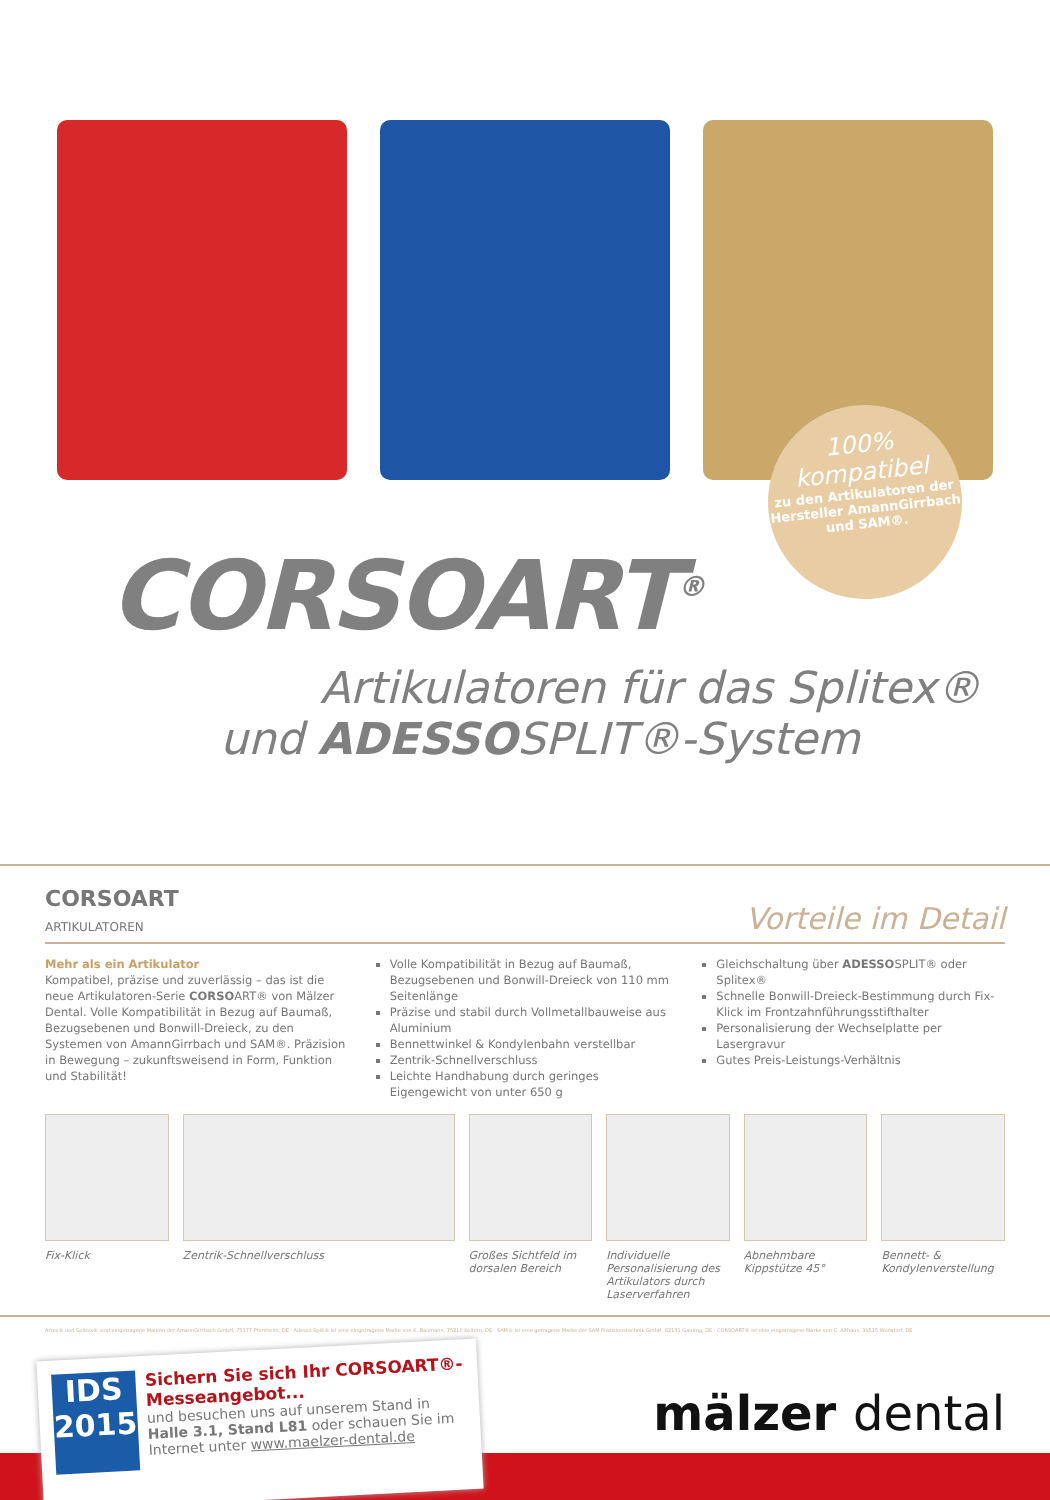100%
kompatibel
zu den Artikulatoren der Hersteller AmannGirrbach und SAM®.
CORSOART<sup>®</sup>
Artikulatoren für das Splitex®
und ADESSOSPLIT®-System
CORSOART
ARTIKULATOREN
Vorteile im Detail
Mehr als ein Artikulator
Kompatibel, präzise und zuverlässig – das ist die neue Artikulatoren-Serie CORSOART® von Mälzer Dental. Volle Kompatibilität in Bezug auf Baumaß, Bezugsebenen und Bonwill-Dreieck, zu den Systemen von AmannGirrbach und SAM®. Präzision in Bewegung – zukunftsweisend in Form, Funktion und Stabilität!
Volle Kompatibilität in Bezug auf Baumaß, Bezugsebenen und Bonwill-Dreieck von 110 mm Seitenlänge
Präzise und stabil durch Vollmetallbauweise aus Aluminium
Bennettwinkel & Kondylenbahn verstellbar
Zentrik-Schnellverschluss
Leichte Handhabung durch geringes Eigengewicht von unter 650 g
Gleichschaltung über ADESSOSPLIT® oder Splitex®
Schnelle Bonwill-Dreieck-Bestimmung durch Fix-Klick im Frontzahnführungsstifthalter
Personalisierung der Wechselplatte per Lasergravur
Gutes Preis-Leistungs-Verhältnis
Fix-Klick Zentrik-Schnellverschluss Großes Sichtfeld im dorsalen Bereich
Individuelle Personalisierung des Artikulators durch Laserverfahren
Abnehmbare Kippstütze 45° Bennett- & Kondylenverstellung
Artex® und Splitex® sind eingetragene Marken der AmannGirrbach GmbH, 75177 Pforzheim, DE · Adesso Split® ist eine eingetragene Marke von K. Baumann, 75210 Keltern, DE · SAM® ist eine getragene Marke der SAM Prazisionstechnik GmbH, 82131 Gauting, DE · CORSOART® ist eine eingetragene Marke von C. Althaus, 31515 Wunstorf, DE
IDS 2015
Sichern Sie sich Ihr CORSOART®-Messeangebot...
und besuchen uns auf unserem Stand in Halle 3.1, Stand L81 oder schauen Sie im Internet unter www.maelzer-dental.de
mälzer dental